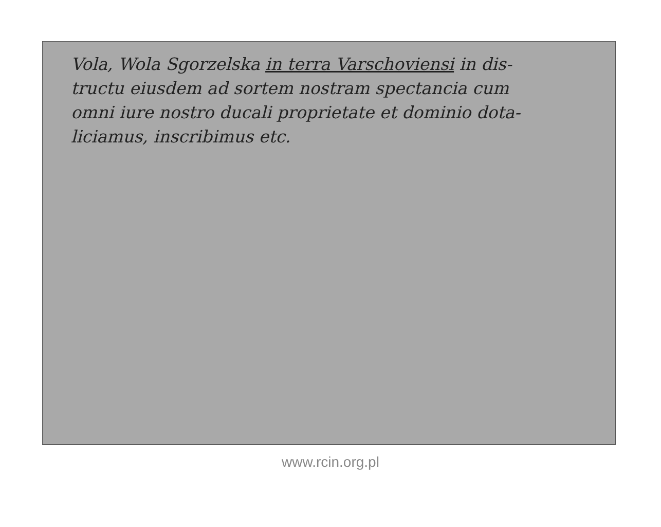Vola, Wola Sgorzelska in terra Varschoviensi in dis-
tructu eiusdem ad sortem nostram spectancia cum
omni iure nostro ducali proprietate et dominio dota-
liciamus, inscribimus etc.
www.rcin.org.pl